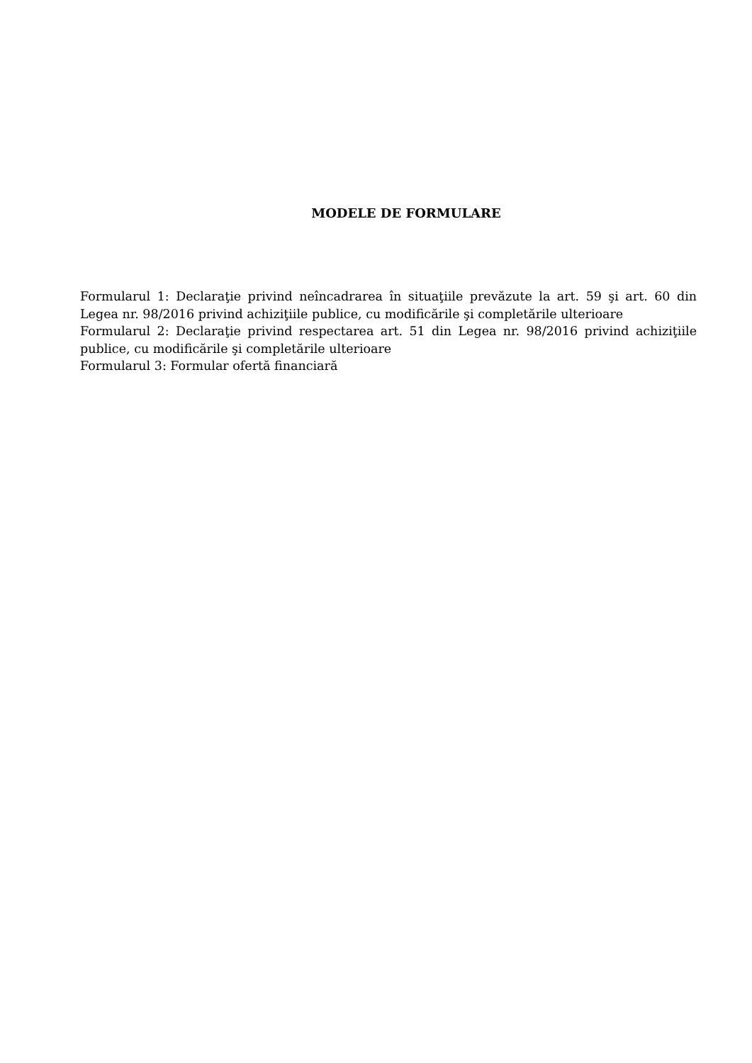MODELE DE FORMULARE
Formularul 1: Declaraţie privind neîncadrarea în situaţiile prevăzute la art. 59 şi art. 60 din Legea nr. 98/2016 privind achiziţiile publice, cu modificările şi completările ulterioare
Formularul 2: Declaraţie privind respectarea art. 51 din Legea nr. 98/2016 privind achiziţiile publice, cu modificările şi completările ulterioare
Formularul 3: Formular ofertă financiară